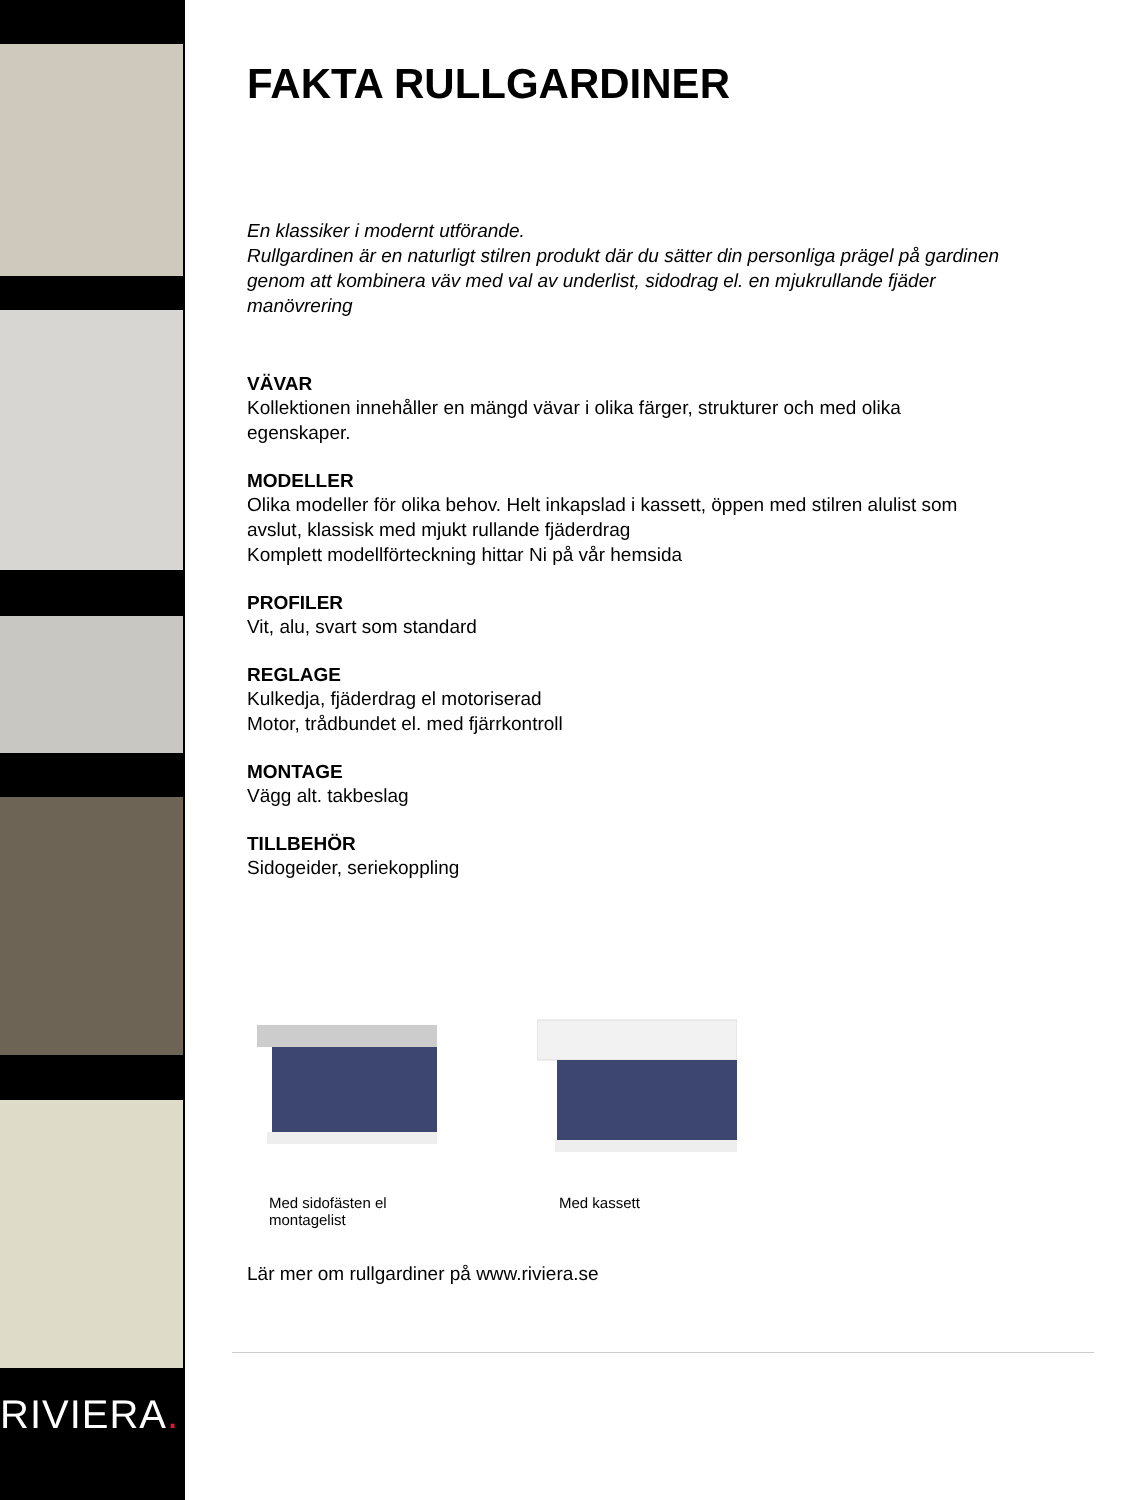RIVIERA.
FAKTA RULLGARDINER
En klassiker i modernt utförande.
Rullgardinen är en naturligt stilren produkt där du sätter din personliga prägel på gardinen genom att kombinera väv med val av underlist, sidodrag el. en mjukrullande fjäder manövrering
VÄVAR
Kollektionen innehåller en mängd vävar i olika färger, strukturer och med olika egenskaper.
MODELLER
Olika modeller för olika behov. Helt inkapslad i kassett, öppen med stilren alulist som avslut, klassisk med mjukt rullande fjäderdrag
Komplett modellförteckning hittar Ni på vår hemsida
PROFILER
Vit, alu, svart som standard
REGLAGE
Kulkedja, fjäderdrag el motoriserad
Motor, trådbundet el. med fjärrkontroll
MONTAGE
Vägg alt. takbeslag
TILLBEHÖR
Sidogeider, seriekoppling
Med sidofästen el montagelist
Med kassett
Lär mer om rullgardiner på www.riviera.se